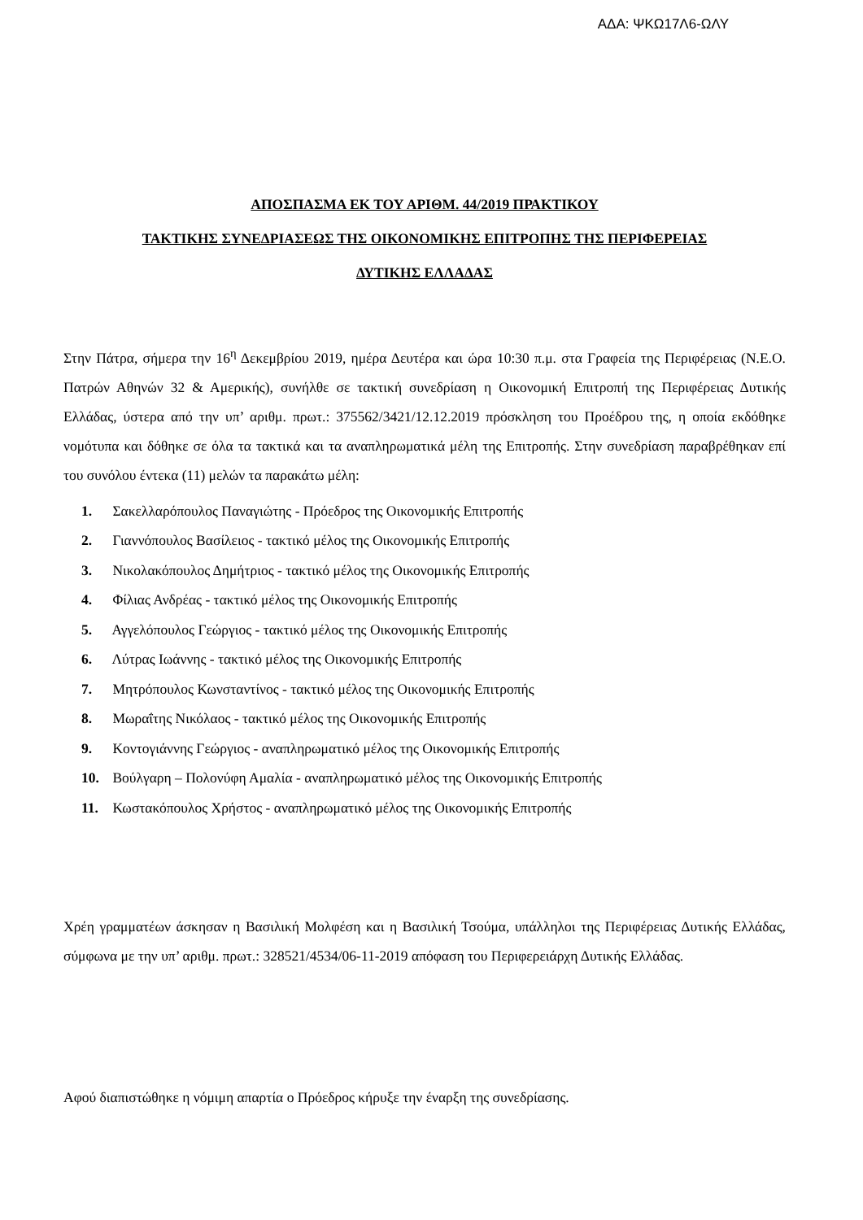ΑΔΑ: ΨΚΩ17Λ6-ΩΛΥ
ΑΠΟΣΠΑΣΜΑ ΕΚ ΤΟΥ ΑΡΙΘΜ. 44/2019 ΠΡΑΚΤΙΚΟΥ
ΤΑΚΤΙΚΗΣ ΣΥΝΕΔΡΙΑΣΕΩΣ ΤΗΣ ΟΙΚΟΝΟΜΙΚΗΣ ΕΠΙΤΡΟΠΗΣ ΤΗΣ ΠΕΡΙΦΕΡΕΙΑΣ
ΔΥΤΙΚΗΣ ΕΛΛΑΔΑΣ
Στην Πάτρα, σήμερα την 16<sup>η</sup> Δεκεμβρίου 2019, ημέρα Δευτέρα και ώρα 10:30 π.μ. στα Γραφεία της Περιφέρειας (Ν.Ε.Ο. Πατρών Αθηνών 32 & Αμερικής), συνήλθε σε τακτική συνεδρίαση η Οικονομική Επιτροπή της Περιφέρειας Δυτικής Ελλάδας, ύστερα από την υπ’ αριθμ. πρωτ.: 375562/3421/12.12.2019 πρόσκληση του Προέδρου της, η οποία εκδόθηκε νομότυπα και δόθηκε σε όλα τα τακτικά και τα αναπληρωματικά μέλη της Επιτροπής. Στην συνεδρίαση παραβρέθηκαν επί του συνόλου έντεκα (11) μελών τα παρακάτω μέλη:
1. Σακελλαρόπουλος Παναγιώτης - Πρόεδρος της Οικονομικής Επιτροπής
2. Γιαννόπουλος Βασίλειος - τακτικό μέλος της Οικονομικής Επιτροπής
3. Νικολακόπουλος Δημήτριος - τακτικό μέλος της Οικονομικής Επιτροπής
4. Φίλιας Ανδρέας - τακτικό μέλος της Οικονομικής Επιτροπής
5. Αγγελόπουλος Γεώργιος - τακτικό μέλος της Οικονομικής Επιτροπής
6. Λύτρας Ιωάννης - τακτικό μέλος της Οικονομικής Επιτροπής
7. Μητρόπουλος Κωνσταντίνος - τακτικό μέλος της Οικονομικής Επιτροπής
8. Μωραΐτης Νικόλαος - τακτικό μέλος της Οικονομικής Επιτροπής
9. Κοντογιάννης Γεώργιος - αναπληρωματικό μέλος της Οικονομικής Επιτροπής
10. Βούλγαρη – Πολονύφη Αμαλία - αναπληρωματικό μέλος της Οικονομικής Επιτροπής
11. Κωστακόπουλος Χρήστος - αναπληρωματικό μέλος της Οικονομικής Επιτροπής
Χρέη γραμματέων άσκησαν η Βασιλική Μολφέση και η Βασιλική Τσούμα, υπάλληλοι της Περιφέρειας Δυτικής Ελλάδας, σύμφωνα με την υπ’ αριθμ. πρωτ.: 328521/4534/06-11-2019 απόφαση του Περιφερειάρχη Δυτικής Ελλάδας.
Αφού διαπιστώθηκε η νόμιμη απαρτία ο Πρόεδρος κήρυξε την έναρξη της συνεδρίασης.